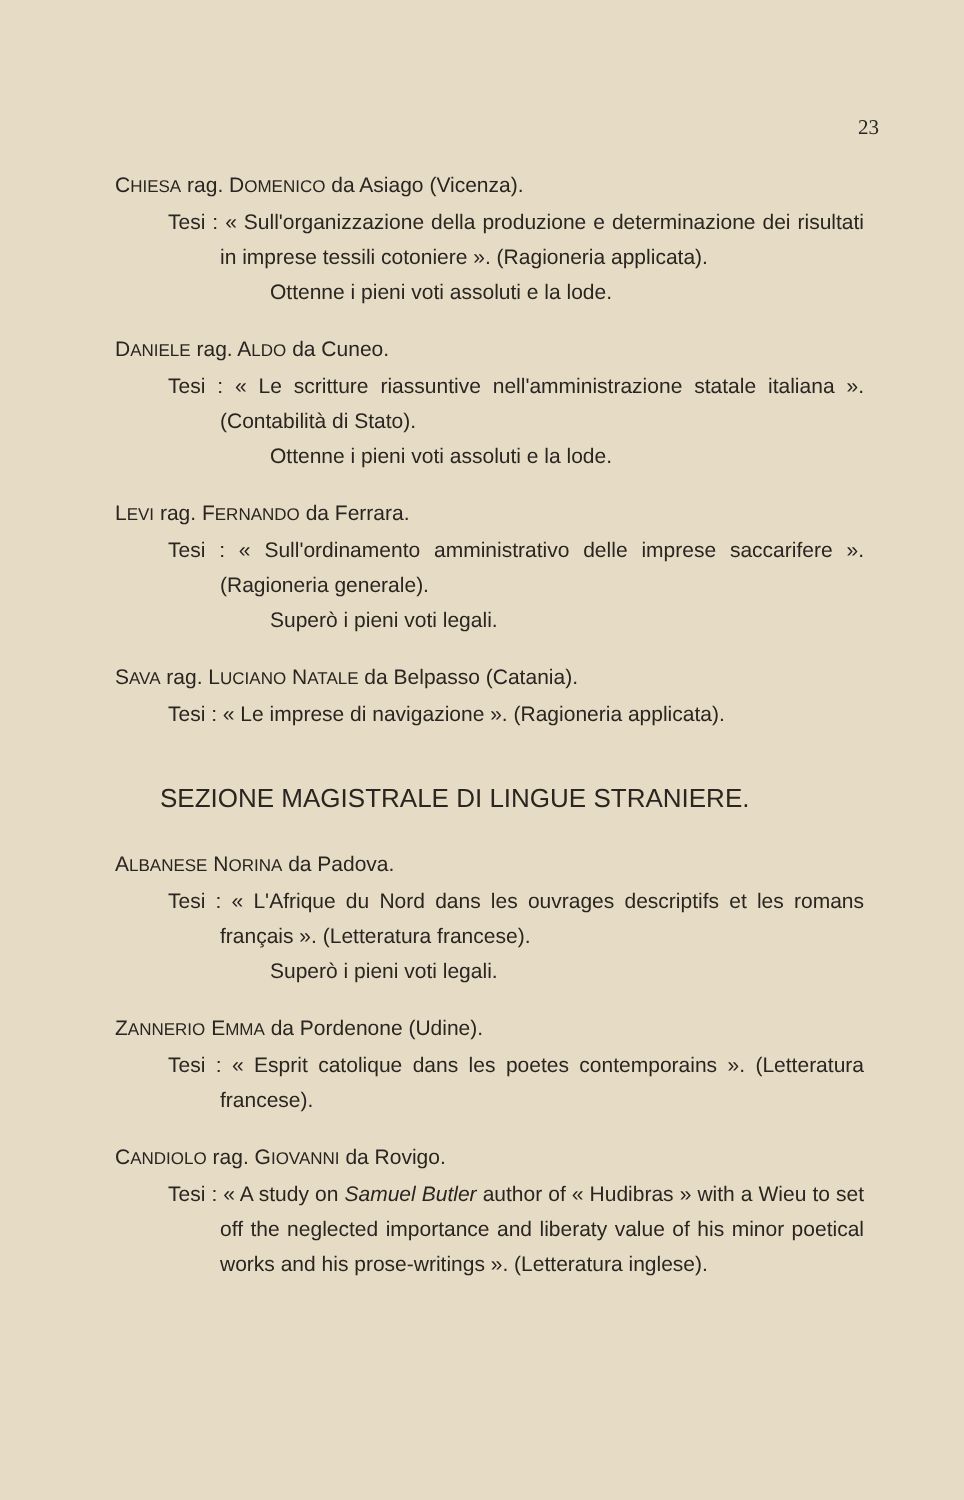23
CHIESA rag. DOMENICO da Asiago (Vicenza).
Tesi : « Sull'organizzazione della produzione e determinazione dei risultati in imprese tessili cotoniere ». (Ragioneria applicata).
Ottenne i pieni voti assoluti e la lode.
DANIELE rag. ALDO da Cuneo.
Tesi : « Le scritture riassuntive nell'amministrazione statale italiana ». (Contabilità di Stato).
Ottenne i pieni voti assoluti e la lode.
LEVI rag. FERNANDO da Ferrara.
Tesi : « Sull'ordinamento amministrativo delle imprese saccarifere ». (Ragioneria generale).
Superò i pieni voti legali.
SAVA rag. LUCIANO NATALE da Belpasso (Catania).
Tesi : « Le imprese di navigazione ». (Ragioneria applicata).
SEZIONE MAGISTRALE DI LINGUE STRANIERE.
ALBANESE NORINA da Padova.
Tesi : « L'Afrique du Nord dans les ouvrages descriptifs et les romans français ». (Letteratura francese).
Superò i pieni voti legali.
ZANNERIO EMMA da Pordenone (Udine).
Tesi : « Esprit catolique dans les poetes contemporains ». (Letteratura francese).
CANDIOLO rag. GIOVANNI da Rovigo.
Tesi : « A study on Samuel Butler author of « Hudibras » with a Wieu to set off the neglected importance and liberaty value of his minor poetical works and his prose-writings ». (Letteratura inglese).